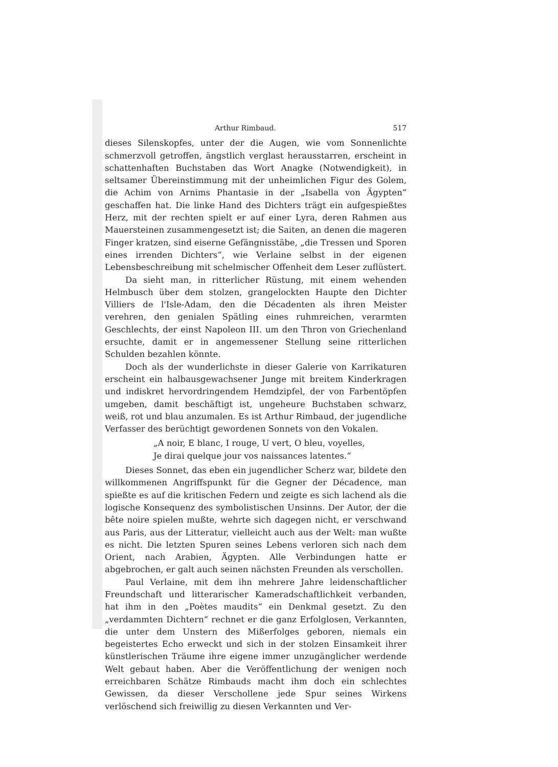Arthur Rimbaud. 517
dieses Silenskopfes, unter der die Augen, wie vom Sonnenlichte schmerzvoll getroffen, ängstlich verglast herausstarren, erscheint in schattenhaften Buchstaben das Wort Anagke (Notwendigkeit), in seltsamer Übereinstimmung mit der unheimlichen Figur des Golem, die Achim von Arnims Phantasie in der „Isabella von Ägypten“ geschaffen hat. Die linke Hand des Dichters trägt ein aufgespießtes Herz, mit der rechten spielt er auf einer Lyra, deren Rahmen aus Mauersteinen zusammengesetzt ist; die Saiten, an denen die mageren Finger kratzen, sind eiserne Gefängnisstäbe, „die Tressen und Sporen eines irrenden Dichters“, wie Verlaine selbst in der eigenen Lebensbeschreibung mit schelmischer Offenheit dem Leser zuflüstert.
Da sieht man, in ritterlicher Rüstung, mit einem wehenden Helmbusch über dem stolzen, grangelockten Haupte den Dichter Villiers de l'Isle-Adam, den die Décadenten als ihren Meister verehren, den genialen Spätling eines ruhmreichen, verarmten Geschlechts, der einst Napoleon III. um den Thron von Griechenland ersuchte, damit er in angemessener Stellung seine ritterlichen Schulden bezahlen könnte.
Doch als der wunderlichste in dieser Galerie von Karrikaturen erscheint ein halbausgewachsener Junge mit breitem Kinderkragen und indiskret hervordringendem Hemdzipfel, der von Farbentöpfen umgeben, damit beschäftigt ist, ungeheure Buchstaben schwarz, weiß, rot und blau anzumalen. Es ist Arthur Rimbaud, der jugendliche Verfasser des berüchtigt gewordenen Sonnets von den Vokalen.
„A noir, E blanc, I rouge, U vert, O bleu, voyelles,
Je dirai quelque jour vos naissances latentes.“
Dieses Sonnet, das eben ein jugendlicher Scherz war, bildete den willkommenen Angriffspunkt für die Gegner der Décadence, man spießte es auf die kritischen Federn und zeigte es sich lachend als die logische Konsequenz des symbolistischen Unsinns. Der Autor, der die bête noire spielen mußte, wehrte sich dagegen nicht, er verschwand aus Paris, aus der Litteratur, vielleicht auch aus der Welt: man wußte es nicht. Die letzten Spuren seines Lebens verloren sich nach dem Orient, nach Arabien, Ägypten. Alle Verbindungen hatte er abgebrochen, er galt auch seinen nächsten Freunden als verschollen.
Paul Verlaine, mit dem ihn mehrere Jahre leidenschaftlicher Freundschaft und litterarischer Kameradschaftlichkeit verbanden, hat ihm in den „Poètes maudits“ ein Denkmal gesetzt. Zu den „verdammten Dichtern“ rechnet er die ganz Erfolglosen, Verkannten, die unter dem Unstern des Mißerfolges geboren, niemals ein begeistertes Echo erweckt und sich in der stolzen Einsamkeit ihrer künstlerischen Träume ihre eigene immer unzugänglicher werdende Welt gebaut haben. Aber die Veröffentlichung der wenigen noch erreichbaren Schätze Rimbauds macht ihm doch ein schlechtes Gewissen, da dieser Verschollene jede Spur seines Wirkens verlöschend sich freiwillig zu diesen Verkannten und Ver-